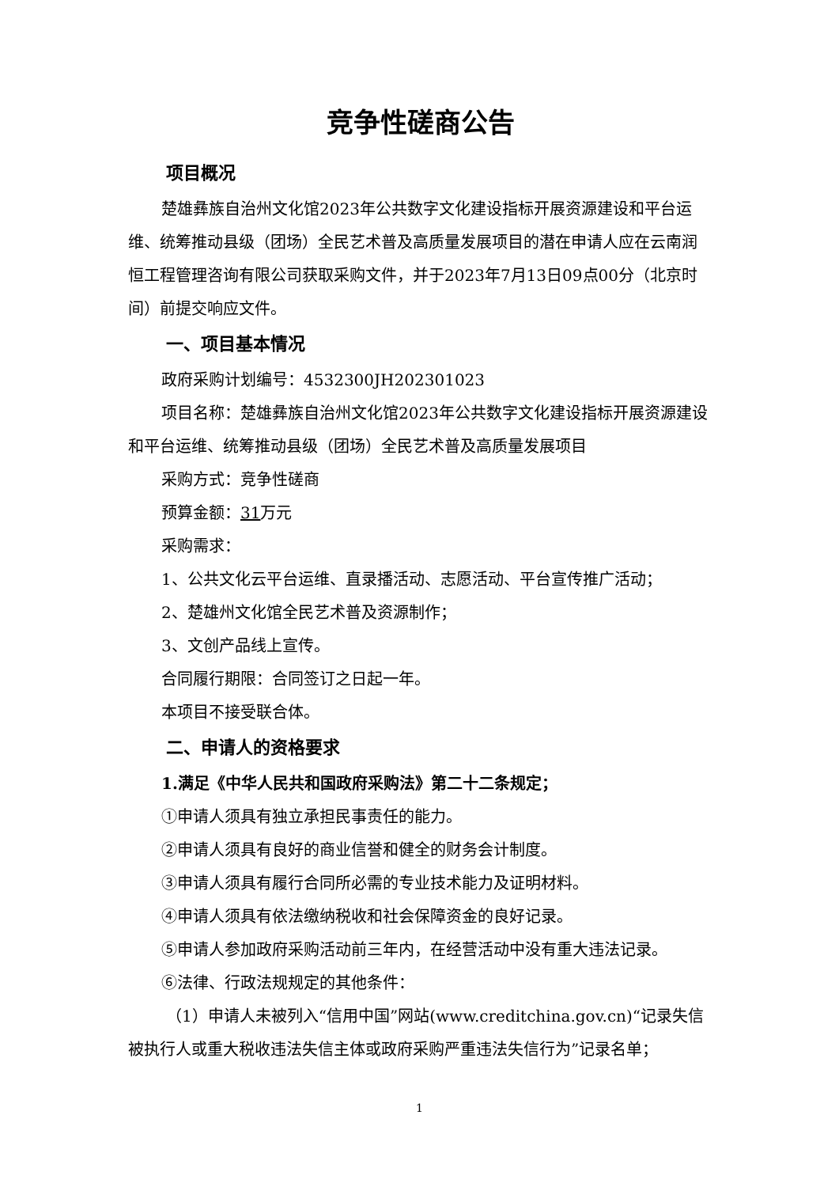竞争性磋商公告
项目概况
楚雄彝族自治州文化馆2023年公共数字文化建设指标开展资源建设和平台运维、统筹推动县级（团场）全民艺术普及高质量发展项目的潜在申请人应在云南润恒工程管理咨询有限公司获取采购文件，并于2023年7月13日09点00分（北京时间）前提交响应文件。
一、项目基本情况
政府采购计划编号：4532300JH202301023
项目名称：楚雄彝族自治州文化馆2023年公共数字文化建设指标开展资源建设和平台运维、统筹推动县级（团场）全民艺术普及高质量发展项目
采购方式：竞争性磋商
预算金额：31万元
采购需求：
1、公共文化云平台运维、直录播活动、志愿活动、平台宣传推广活动；
2、楚雄州文化馆全民艺术普及资源制作；
3、文创产品线上宣传。
合同履行期限：合同签订之日起一年。
本项目不接受联合体。
二、申请人的资格要求
1.满足《中华人民共和国政府采购法》第二十二条规定；
①申请人须具有独立承担民事责任的能力。
②申请人须具有良好的商业信誉和健全的财务会计制度。
③申请人须具有履行合同所必需的专业技术能力及证明材料。
④申请人须具有依法缴纳税收和社会保障资金的良好记录。
⑤申请人参加政府采购活动前三年内，在经营活动中没有重大违法记录。
⑥法律、行政法规规定的其他条件：
（1）申请人未被列入“信用中国”网站(www.creditchina.gov.cn)“记录失信被执行人或重大税收违法失信主体或政府采购严重违法失信行为”记录名单；
1